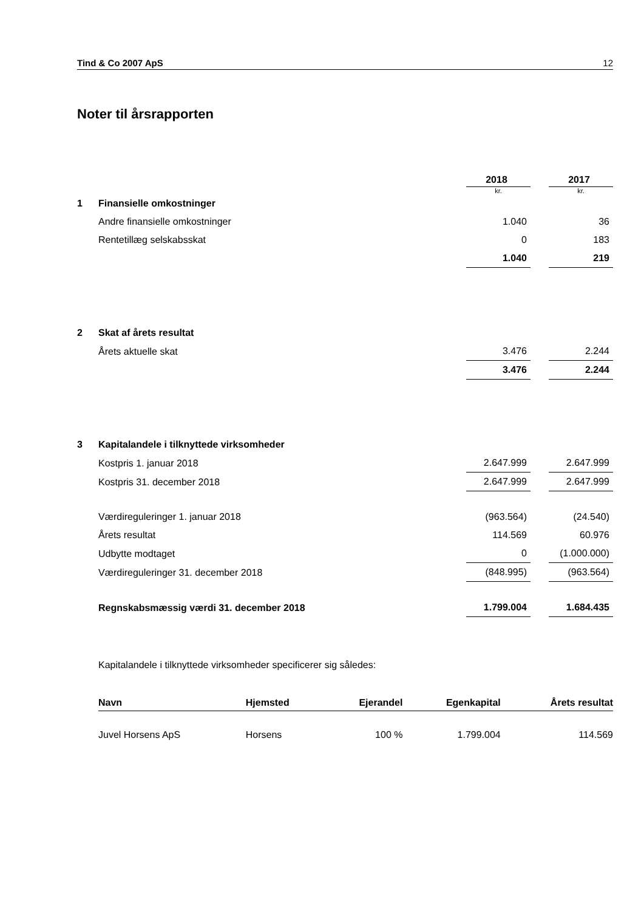Tind & Co 2007 ApS 12
Noter til årsrapporten
| | | 2018 | | 2017 |
| | | kr. | | kr. |
| 1 | Finansielle omkostninger | | | |
| | Andre finansielle omkostninger | 1.040 | | 36 |
| | Rentetillæg selskabsskat | 0 | | 183 |
| | | 1.040 | | 219 |
| 2 | Skat af årets resultat | | | |
| | Årets aktuelle skat | 3.476 | | 2.244 |
| | | 3.476 | | 2.244 |
| 3 | Kapitalandele i tilknyttede virksomheder | | | |
| | Kostpris 1. januar 2018 | 2.647.999 | | 2.647.999 |
| | Kostpris 31. december 2018 | 2.647.999 | | 2.647.999 |
| | Værdireguleringer 1. januar 2018 | (963.564) | | (24.540) |
| | Årets resultat | 114.569 | | 60.976 |
| | Udbytte modtaget | 0 | | (1.000.000) |
| | Værdireguleringer 31. december 2018 | (848.995) | | (963.564) |
| | Regnskabsmæssig værdi 31. december 2018 | 1.799.004 | | 1.684.435 |
Kapitalandele i tilknyttede virksomheder specificerer sig således:
| Navn | Hjemsted | Ejerandel | Egenkapital | Årets resultat |
| --- | --- | --- | --- | --- |
| Juvel Horsens ApS | Horsens | 100 % | 1.799.004 | 114.569 |